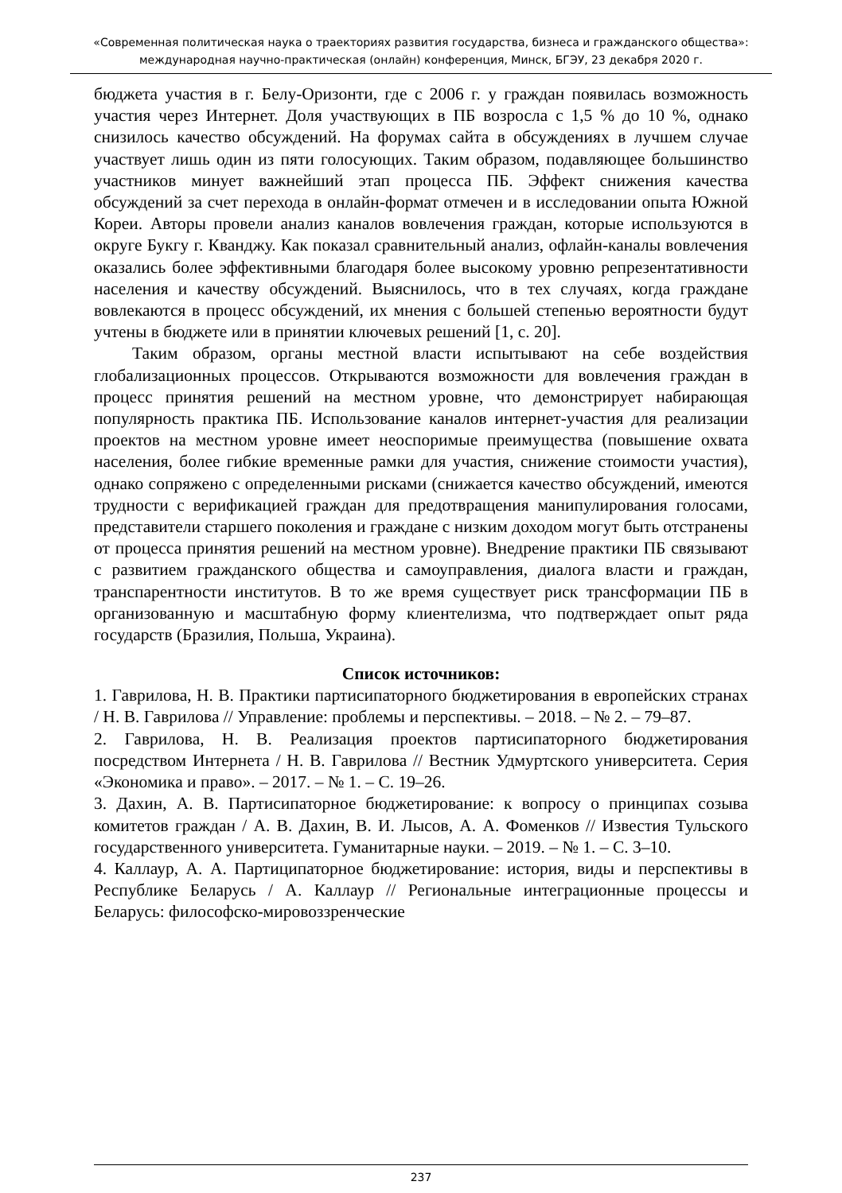«Современная политическая наука о траекториях развития государства, бизнеса и гражданского общества»: международная научно-практическая (онлайн) конференция, Минск, БГЭУ, 23 декабря 2020 г.
бюджета участия в г. Белу-Оризонти, где с 2006 г. у граждан появилась возможность участия через Интернет. Доля участвующих в ПБ возросла с 1,5 % до 10 %, однако снизилось качество обсуждений. На форумах сайта в обсуждениях в лучшем случае участвует лишь один из пяти голосующих. Таким образом, подавляющее большинство участников минует важнейший этап процесса ПБ. Эффект снижения качества обсуждений за счет перехода в онлайн-формат отмечен и в исследовании опыта Южной Кореи. Авторы провели анализ каналов вовлечения граждан, которые используются в округе Букгу г. Кванджу. Как показал сравнительный анализ, офлайн-каналы вовлечения оказались более эффективными благодаря более высокому уровню репрезентативности населения и качеству обсуждений. Выяснилось, что в тех случаях, когда граждане вовлекаются в процесс обсуждений, их мнения с большей степенью вероятности будут учтены в бюджете или в принятии ключевых решений [1, с. 20].
Таким образом, органы местной власти испытывают на себе воздействия глобализационных процессов. Открываются возможности для вовлечения граждан в процесс принятия решений на местном уровне, что демонстрирует набирающая популярность практика ПБ. Использование каналов интернет-участия для реализации проектов на местном уровне имеет неоспоримые преимущества (повышение охвата населения, более гибкие временные рамки для участия, снижение стоимости участия), однако сопряжено с определенными рисками (снижается качество обсуждений, имеются трудности с верификацией граждан для предотвращения манипулирования голосами, представители старшего поколения и граждане с низким доходом могут быть отстранены от процесса принятия решений на местном уровне). Внедрение практики ПБ связывают с развитием гражданского общества и самоуправления, диалога власти и граждан, транспарентности институтов. В то же время существует риск трансформации ПБ в организованную и масштабную форму клиентелизма, что подтверждает опыт ряда государств (Бразилия, Польша, Украина).
Список источников:
1. Гаврилова, Н. В. Практики партисипаторного бюджетирования в европейских странах / Н. В. Гаврилова // Управление: проблемы и перспективы. – 2018. – № 2. – 79–87.
2. Гаврилова, Н. В. Реализация проектов партисипаторного бюджетирования посредством Интернета / Н. В. Гаврилова // Вестник Удмуртского университета. Серия «Экономика и право». – 2017. – № 1. – С. 19–26.
3. Дахин, А. В. Партисипаторное бюджетирование: к вопросу о принципах созыва комитетов граждан / А. В. Дахин, В. И. Лысов, А. А. Фоменков // Известия Тульского государственного университета. Гуманитарные науки. – 2019. – № 1. – С. 3–10.
4. Каллаур, А. А. Партиципаторное бюджетирование: история, виды и перспективы в Республике Беларусь / А. Каллаур // Региональные интеграционные процессы и Беларусь: философско-мировоззренческие
237